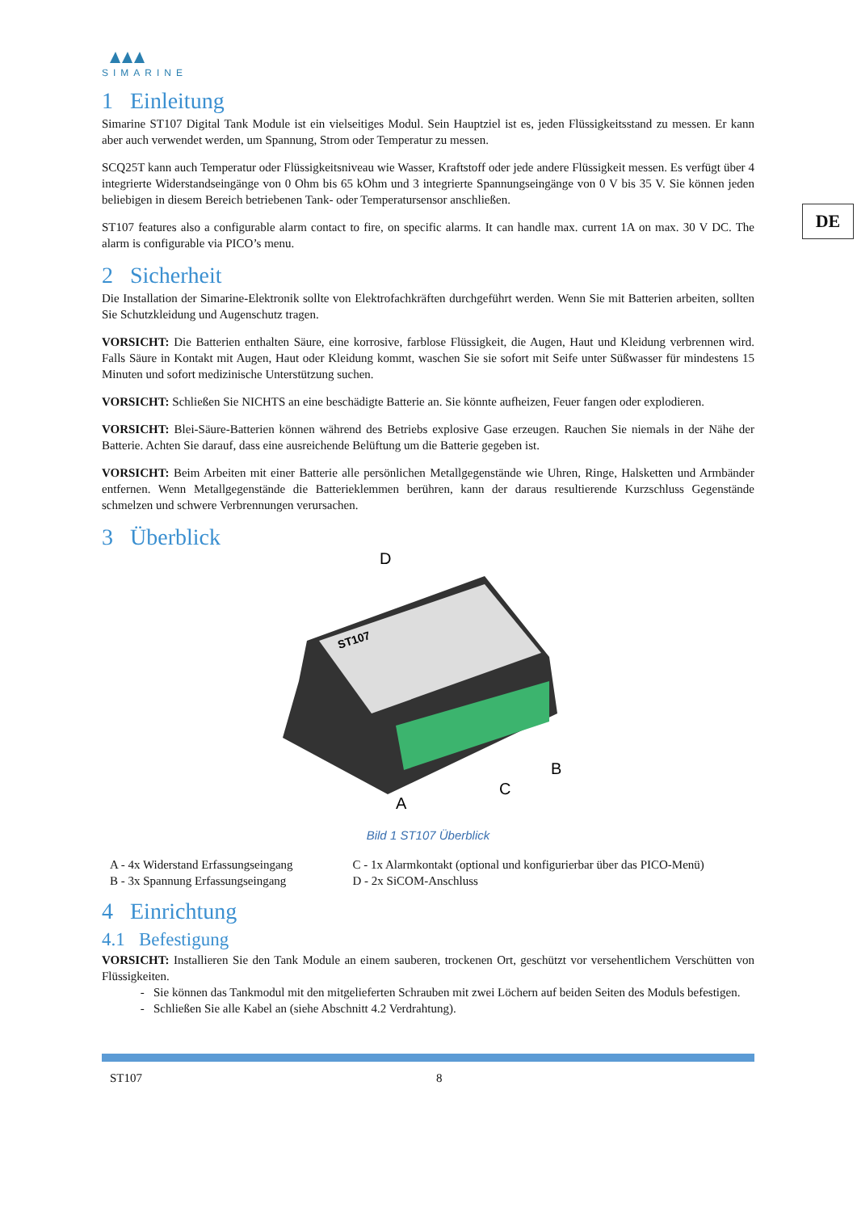DE
SIMARINE
1 Einleitung
Simarine ST107 Digital Tank Module ist ein vielseitiges Modul. Sein Hauptziel ist es, jeden Flüssigkeitsstand zu messen. Er kann aber auch verwendet werden, um Spannung, Strom oder Temperatur zu messen.
SCQ25T kann auch Temperatur oder Flüssigkeitsniveau wie Wasser, Kraftstoff oder jede andere Flüssigkeit messen. Es verfügt über 4 integrierte Widerstandseingänge von 0 Ohm bis 65 kOhm und 3 integrierte Spannungseingänge von 0 V bis 35 V. Sie können jeden beliebigen in diesem Bereich betriebenen Tank- oder Temperatursensor anschließen.
ST107 features also a configurable alarm contact to fire, on specific alarms. It can handle max. current 1A on max. 30 V DC. The alarm is configurable via PICO’s menu.
2 Sicherheit
Die Installation der Simarine-Elektronik sollte von Elektrofachkräften durchgeführt werden. Wenn Sie mit Batterien arbeiten, sollten Sie Schutzkleidung und Augenschutz tragen.
VORSICHT: Die Batterien enthalten Säure, eine korrosive, farblose Flüssigkeit, die Augen, Haut und Kleidung verbrennen wird. Falls Säure in Kontakt mit Augen, Haut oder Kleidung kommt, waschen Sie sie sofort mit Seife unter Süßwasser für mindestens 15 Minuten und sofort medizinische Unterstützung suchen.
VORSICHT: Schließen Sie NICHTS an eine beschädigte Batterie an. Sie könnte aufheizen, Feuer fangen oder explodieren.
VORSICHT: Blei-Säure-Batterien können während des Betriebs explosive Gase erzeugen. Rauchen Sie niemals in der Nähe der Batterie. Achten Sie darauf, dass eine ausreichende Belüftung um die Batterie gegeben ist.
VORSICHT: Beim Arbeiten mit einer Batterie alle persönlichen Metallgegenstände wie Uhren, Ringe, Halsketten und Armbänder entfernen. Wenn Metallgegenstände die Batterieklemmen berühren, kann der daraus resultierende Kurzschluss Gegenstände schmelzen und schwere Verbrennungen verursachen.
3 Überblick
ST107
D
A
C
B
Bild 1 ST107 Überblick
A - 4x Widerstand Erfassungseingang
B - 3x Spannung Erfassungseingang
C - 1x Alarmkontakt (optional und konfigurierbar über das PICO-Menü)
D - 2x SiCOM-Anschluss
4 Einrichtung
4.1 Befestigung
VORSICHT: Installieren Sie den Tank Module an einem sauberen, trockenen Ort, geschützt vor versehentlichem Verschütten von Flüssigkeiten.
Sie können das Tankmodul mit den mitgelieferten Schrauben mit zwei Löchern auf beiden Seiten des Moduls befestigen.
Schließen Sie alle Kabel an (siehe Abschnitt 4.2 Verdrahtung).
ST107 8